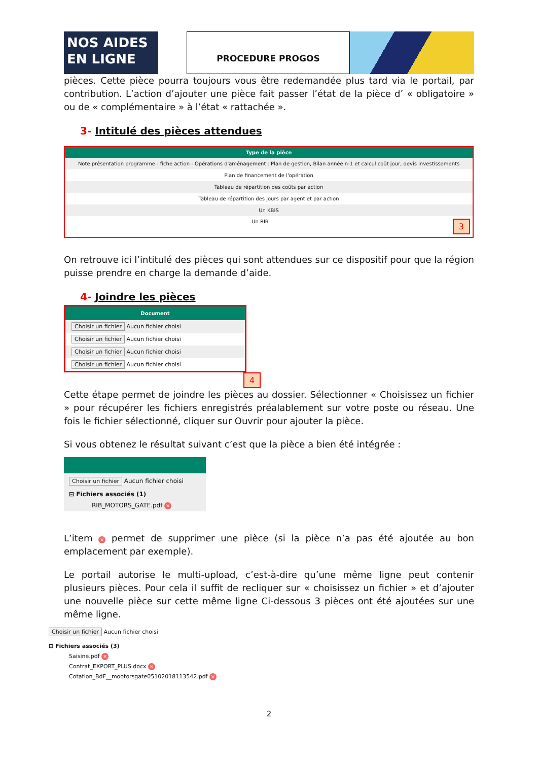NOS AIDES
EN LIGNE
PROCEDURE PROGOS
pièces. Cette pièce pourra toujours vous être redemandée plus tard via le portail, par contribution. L’action d’ajouter une pièce fait passer l’état de la pièce d’ « obligatoire » ou de « complémentaire » à l’état « rattachée ».
3- Intitulé des pièces attendues
| Type de la pièce |
| --- |
| Note présentation programme - fiche action - Opérations d'aménagement : Plan de gestion, Bilan année n-1 et calcul coût jour, devis investissements |
| Plan de financement de l'opération |
| Tableau de répartition des coûts par action |
| Tableau de répartition des jours par agent et par action |
| Un KBIS |
| Un RIB 3 |
On retrouve ici l’intitulé des pièces qui sont attendues sur ce dispositif pour que la région puisse prendre en charge la demande d’aide.
4- Joindre les pièces
| Document |
| --- |
| Choisir un fichier Aucun fichier choisi |
| Choisir un fichier Aucun fichier choisi |
| Choisir un fichier Aucun fichier choisi |
| Choisir un fichier Aucun fichier choisi |
4
Cette étape permet de joindre les pièces au dossier. Sélectionner « Choisissez un fichier » pour récupérer les fichiers enregistrés préalablement sur votre poste ou réseau. Une fois le fichier sélectionné, cliquer sur Ouvrir pour ajouter la pièce.
Si vous obtenez le résultat suivant c’est que la pièce a bien été intégrée :
Choisir un fichier Aucun fichier choisi
⊟ Fichiers associés (1)
RIB_MOTORS_GATE.pdf ×
L’item × permet de supprimer une pièce (si la pièce n’a pas été ajoutée au bon emplacement par exemple).
Le portail autorise le multi-upload, c’est-à-dire qu’une même ligne peut contenir plusieurs pièces. Pour cela il suffit de recliquer sur « choisissez un fichier » et d’ajouter une nouvelle pièce sur cette même ligne Ci-dessous 3 pièces ont été ajoutées sur une même ligne.
Choisir un fichier Aucun fichier choisi
⊟ Fichiers associés (3)
Saisine.pdf ×
Contrat_EXPORT_PLUS.docx ×
Cotation_BdF__mootorsgate05102018113542.pdf ×
2